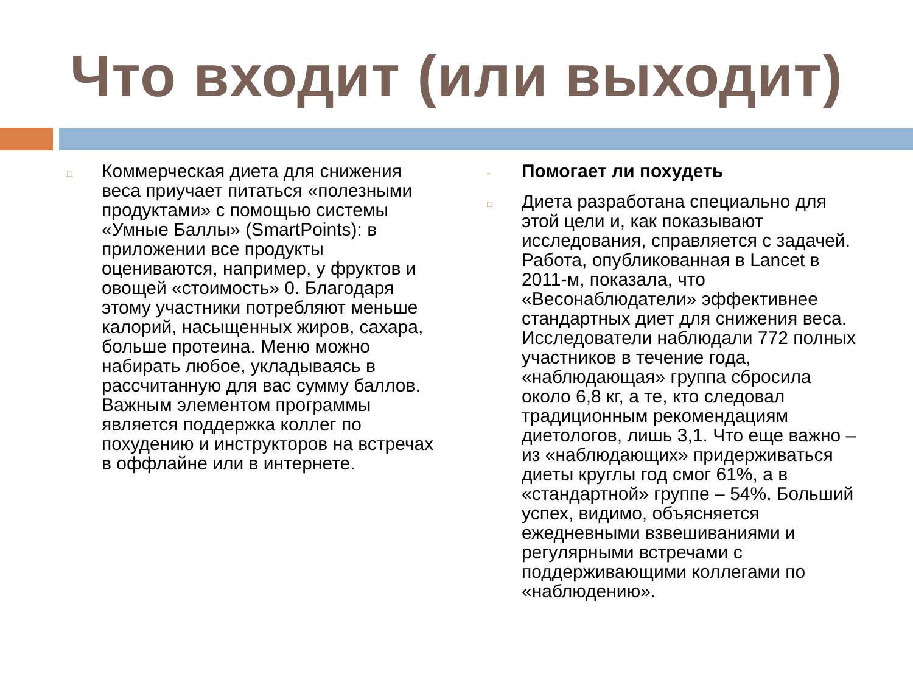Что входит (или выходит)
□
Коммерческая диета для снижения веса приучает питаться «полезными продуктами» с помощью системы «Умные Баллы» (SmartPoints): в приложении все продукты оцениваются, например, у фруктов и овощей «стоимость» 0. Благодаря этому участники потребляют меньше калорий, насыщенных жиров, сахара, больше протеина. Меню можно набирать любое, укладываясь в рассчитанную для вас сумму баллов. Важным элементом программы является поддержка коллег по похудению и инструкторов на встречах в оффлайне или в интернете.
▫
Помогает ли похудеть
□
Диета разработана специально для этой цели и, как показывают исследования, справляется с задачей. Работа, опубликованная в Lancet в 2011-м, показала, что «Весонаблюдатели» эффективнее стандартных диет для снижения веса. Исследователи наблюдали 772 полных участников в течение года, «наблюдающая» группа сбросила около 6,8 кг, а те, кто следовал традиционным рекомендациям диетологов, лишь 3,1. Что еще важно – из «наблюдающих» придерживаться диеты круглы год смог 61%, а в «стандартной» группе – 54%. Больший успех, видимо, объясняется ежедневными взвешиваниями и регулярными встречами с поддерживающими коллегами по «наблюдению».